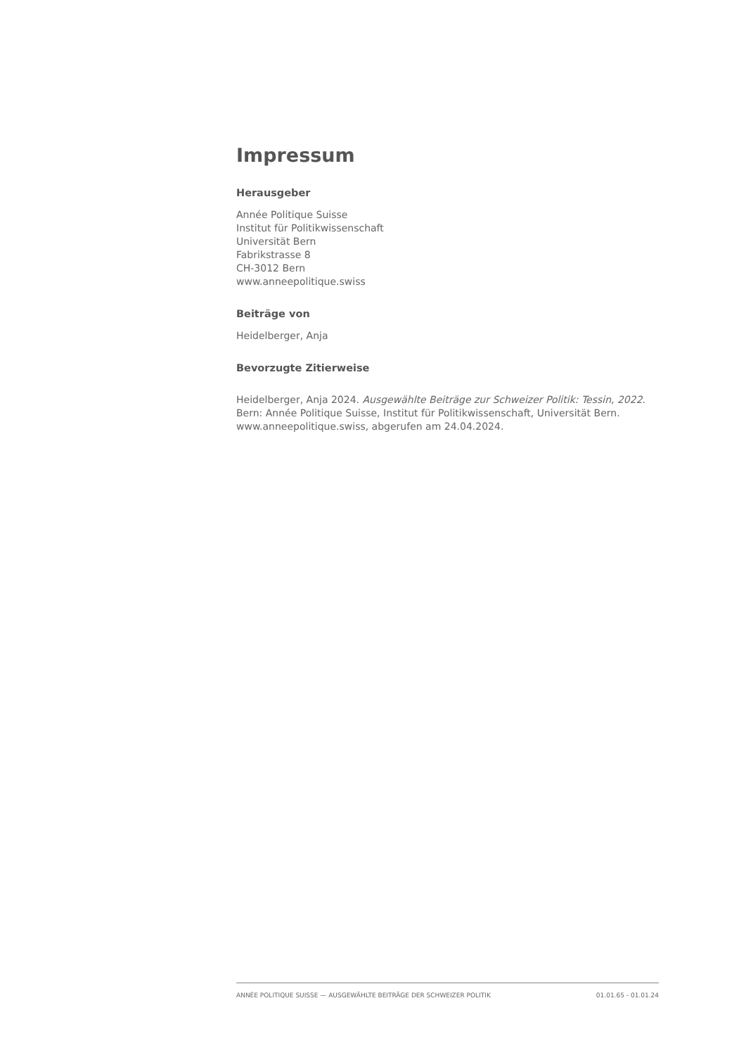Impressum
Herausgeber
Année Politique Suisse
Institut für Politikwissenschaft
Universität Bern
Fabrikstrasse 8
CH-3012 Bern
www.anneepolitique.swiss
Beiträge von
Heidelberger, Anja
Bevorzugte Zitierweise
Heidelberger, Anja 2024. Ausgewählte Beiträge zur Schweizer Politik: Tessin, 2022. Bern: Année Politique Suisse, Institut für Politikwissenschaft, Universität Bern. www.anneepolitique.swiss, abgerufen am 24.04.2024.
ANNÉE POLITIQUE SUISSE — AUSGEWÄHLTE BEITRÄGE DER SCHWEIZER POLITIK 01.01.65 - 01.01.24